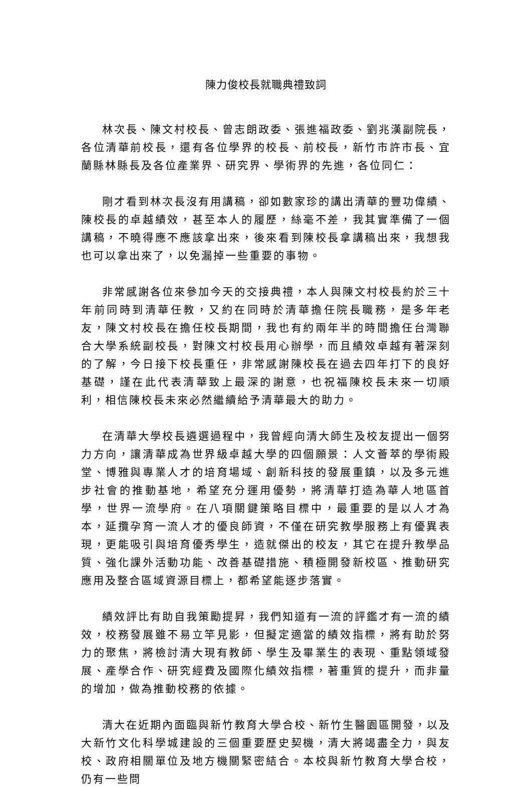陳力俊校長就職典禮致詞
林次長、陳文村校長、曾志朗政委、張進福政委、劉兆漢副院長，各位清華前校長，還有各位學界的校長、前校長，新竹市許市長、宜蘭縣林縣長及各位產業界、研究界、學術界的先進，各位同仁：
剛才看到林次長沒有用講稿，卻如數家珍的講出清華的豐功偉績、陳校長的卓越績效，甚至本人的履歷，絲毫不差，我其實準備了一個講稿，不曉得應不應該拿出來，後來看到陳校長拿講稿出來，我想我也可以拿出來了，以免漏掉一些重要的事物。
非常感謝各位來參加今天的交接典禮，本人與陳文村校長約於三十年前同時到清華任教，又約在同時於清華擔任院長職務，是多年老友，陳文村校長在擔任校長期間，我也有約兩年半的時間擔任台灣聯合大學系統副校長，對陳文村校長用心辦學，而且績效卓越有著深刻的了解，今日接下校長重任，非常感謝陳校長在過去四年打下的良好基礎，謹在此代表清華致上最深的謝意，也祝福陳校長未來一切順利，相信陳校長未來必然繼續給予清華最大的助力。
在清華大學校長遴選過程中，我曾經向清大師生及校友提出一個努力方向，讓清華成為世界級卓越大學的四個願景：人文薈萃的學術殿堂、博雅與專業人才的培育場域、創新科技的發展重鎮，以及多元進步社會的推動基地，希望充分運用優勢，將清華打造為華人地區首學，世界一流學府。在八項關鍵策略目標中，最重要的是以人才為本，延攬孕育一流人才的優良師資，不僅在研究教學服務上有優異表現，更能吸引與培育優秀學生，造就傑出的校友，其它在提升教學品質、強化課外活動功能、改善基礎措施、積極開發新校區、推動研究應用及整合區域資源目標上，都希望能逐步落實。
績效評比有助自我策勵提昇，我們知道有一流的評鑑才有一流的績效，校務發展雖不易立竿見影，但擬定適當的績效指標，將有助於努力的聚焦，將檢討清大現有教師、學生及畢業生的表現、重點領域發展、產學合作、研究經費及國際化績效指標，著重質的提升，而非量的增加，做為推動校務的依據。
清大在近期內面臨與新竹教育大學合校、新竹生醫園區開發，以及大新竹文化科學城建設的三個重要歷史契機，清大將竭盡全力，與友校、政府相關單位及地方機關緊密結合。本校與新竹教育大學合校，仍有一些問